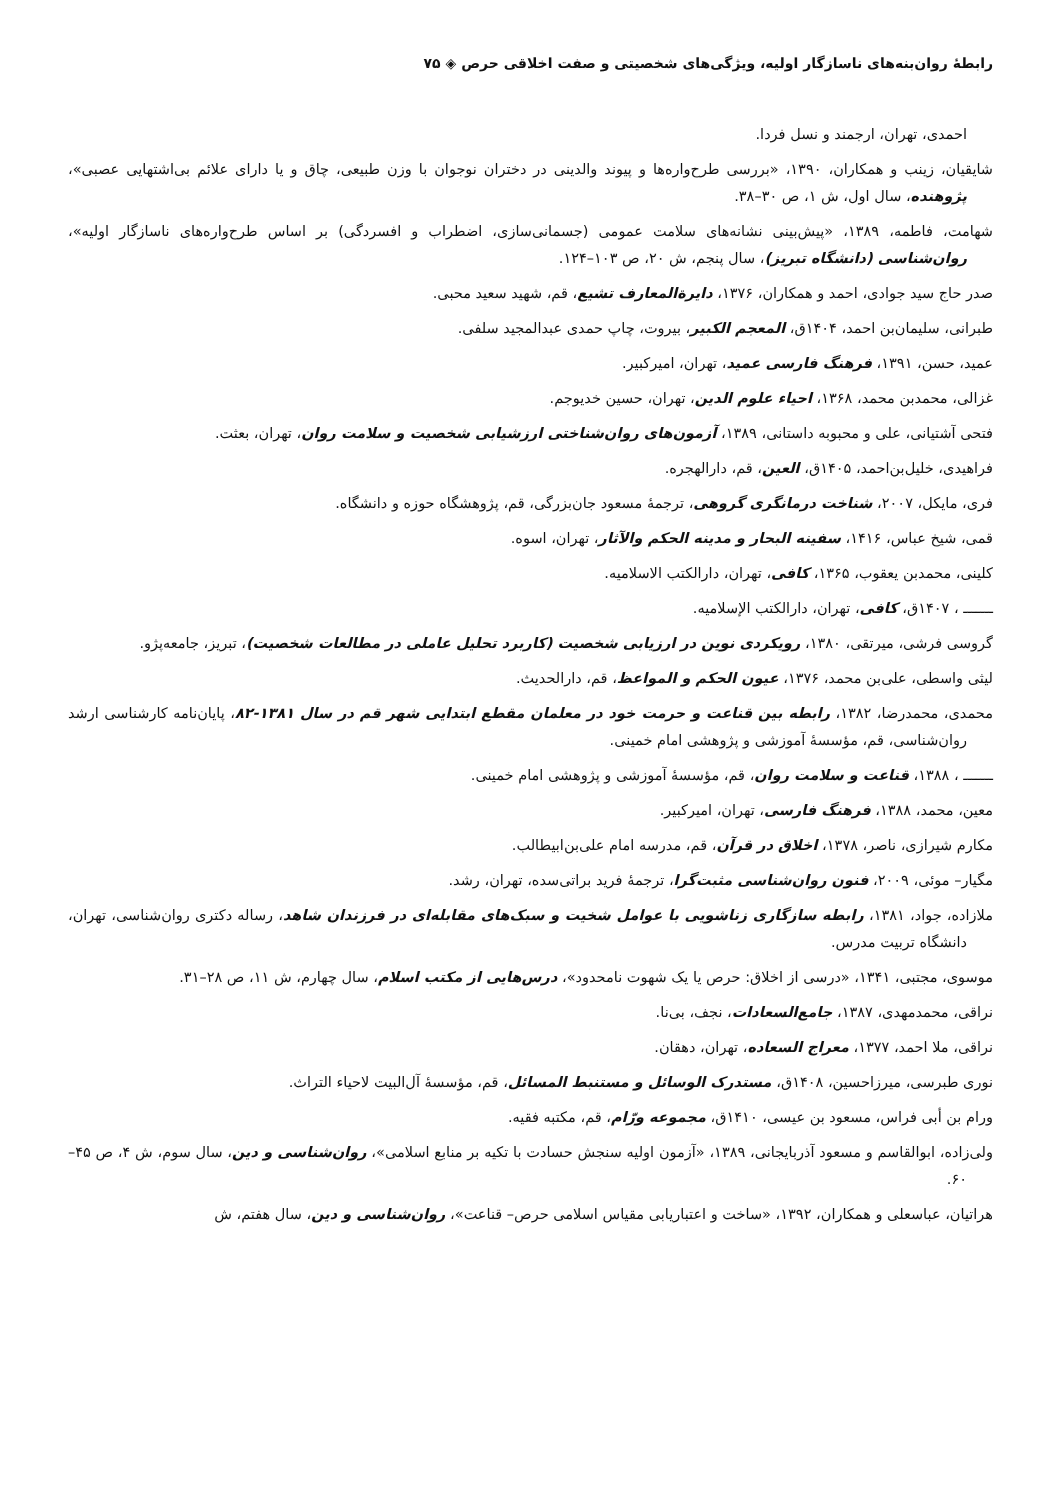رابطهٔ روان‌بنه‌های ناسازگار اولیه، ویژگی‌های شخصیتی و صفت اخلاقی حرص ◈ ۷۵
احمدی، تهران، ارجمند و نسل فردا.
شایقیان، زینب و همکاران، ۱۳۹۰، «بررسی طرح‌واره‌ها و پیوند والدینی در دختران نوجوان با وزن طبیعی، چاق و یا دارای علائم بی‌اشتهایی عصبی»، پژوهنده، سال اول، ش ۱، ص ۳۰–۳۸.
شهامت، فاطمه، ۱۳۸۹، «پیش‌بینی نشانه‌های سلامت عمومی (جسمانی‌سازی، اضطراب و افسردگی) بر اساس طرح‌واره‌های ناسازگار اولیه»، روان‌شناسی (دانشگاه تبریز)، سال پنجم، ش ۲۰، ص ۱۰۳–۱۲۴.
صدر حاج سید جوادی، احمد و همکاران، ۱۳۷۶، دایرةالمعارف تشیع، قم، شهید سعید محبی.
طبرانی، سلیمان‌بن احمد، ۱۴۰۴ق، المعجم الکبیر، بیروت، چاپ حمدی عبدالمجید سلفی.
عمید، حسن، ۱۳۹۱، فرهنگ فارسی عمید، تهران، امیرکبیر.
غزالی، محمدبن محمد، ۱۳۶۸، احیاء علوم الدین، تهران، حسین خدیوجم.
فتحی آشتیانی، علی و محبوبه داستانی، ۱۳۸۹، آزمون‌های روان‌شناختی ارزشیابی شخصیت و سلامت روان، تهران، بعثت.
فراهیدی، خلیل‌بن‌احمد، ۱۴۰۵ق، العین، قم، دارالهجره.
فری، مایکل، ۲۰۰۷، شناخت درمانگری گروهی، ترجمهٔ مسعود جان‌بزرگی، قم، پژوهشگاه حوزه و دانشگاه.
قمی، شیخ عباس، ۱۴۱۶، سفینه البحار و مدینه الحکم والآثار، تهران، اسوه.
کلینی، محمدبن یعقوب، ۱۳۶۵، کافی، تهران، دارالکتب الاسلامیه.
ـــــــ ، ۱۴۰۷ق، کافی، تهران، دارالکتب الإسلامیه.
گروسی فرشی، میرتقی، ۱۳۸۰، رویکردی نوین در ارزیابی شخصیت (کاربرد تحلیل عاملی در مطالعات شخصیت)، تبریز، جامعه‌پژو.
لیثی واسطی، علی‌بن محمد، ۱۳۷۶، عیون الحکم و المواعظ، قم، دارالحدیث.
محمدی، محمدرضا، ۱۳۸۲، رابطه بین قناعت و حرمت خود در معلمان مقطع ابتدایی شهر قم در سال ۱۳۸۱-۸۲، پایان‌نامه کارشناسی ارشد روان‌شناسی، قم، مؤسسهٔ آموزشی و پژوهشی امام خمینی.
ـــــــ ، ۱۳۸۸، قناعت و سلامت روان، قم، مؤسسهٔ آموزشی و پژوهشی امام خمینی.
معین، محمد، ۱۳۸۸، فرهنگ فارسی، تهران، امیرکبیر.
مکارم شیرازی، ناصر، ۱۳۷۸، اخلاق در قرآن، قم، مدرسه امام علی‌بن‌ابیطالب.
مگیار– موئی، ۲۰۰۹، فنون روان‌شناسی مثبت‌گرا، ترجمهٔ فرید براتی‌سده، تهران، رشد.
ملازاده، جواد، ۱۳۸۱، رابطه سازگاری زناشویی با عوامل شخیت و سبک‌های مقابله‌ای در فرزندان شاهد، رساله دکتری روان‌شناسی، تهران، دانشگاه تربیت مدرس.
موسوی، مجتبی، ۱۳۴۱، «درسی از اخلاق: حرص یا یک شهوت نامحدود»، درس‌هایی از مکتب اسلام، سال چهارم، ش ۱۱، ص ۲۸–۳۱.
نراقی، محمدمهدی، ۱۳۸۷، جامع‌السعادات، نجف، بی‌نا.
نراقی، ملا احمد، ۱۳۷۷، معراج السعاده، تهران، دهقان.
نوری طبرسی، میرزاحسین، ۱۴۰۸ق، مستدرک الوسائل و مستنبط المسائل، قم، مؤسسهٔ آل‌البیت لاحیاء التراث.
ورام بن أبی فراس، مسعود بن عیسی، ۱۴۱۰ق، مجموعه ورّام، قم، مکتبه فقیه.
ولی‌زاده، ابوالقاسم و مسعود آذربایجانی، ۱۳۸۹، «آزمون اولیه سنجش حسادت با تکیه بر منابع اسلامی»، روان‌شناسی و دین، سال سوم، ش ۴، ص ۴۵–۶۰.
هراتیان، عباسعلی و همکاران، ۱۳۹۲، «ساخت و اعتباریابی مقیاس اسلامی حرص– قناعت»، روان‌شناسی و دین، سال هفتم، ش